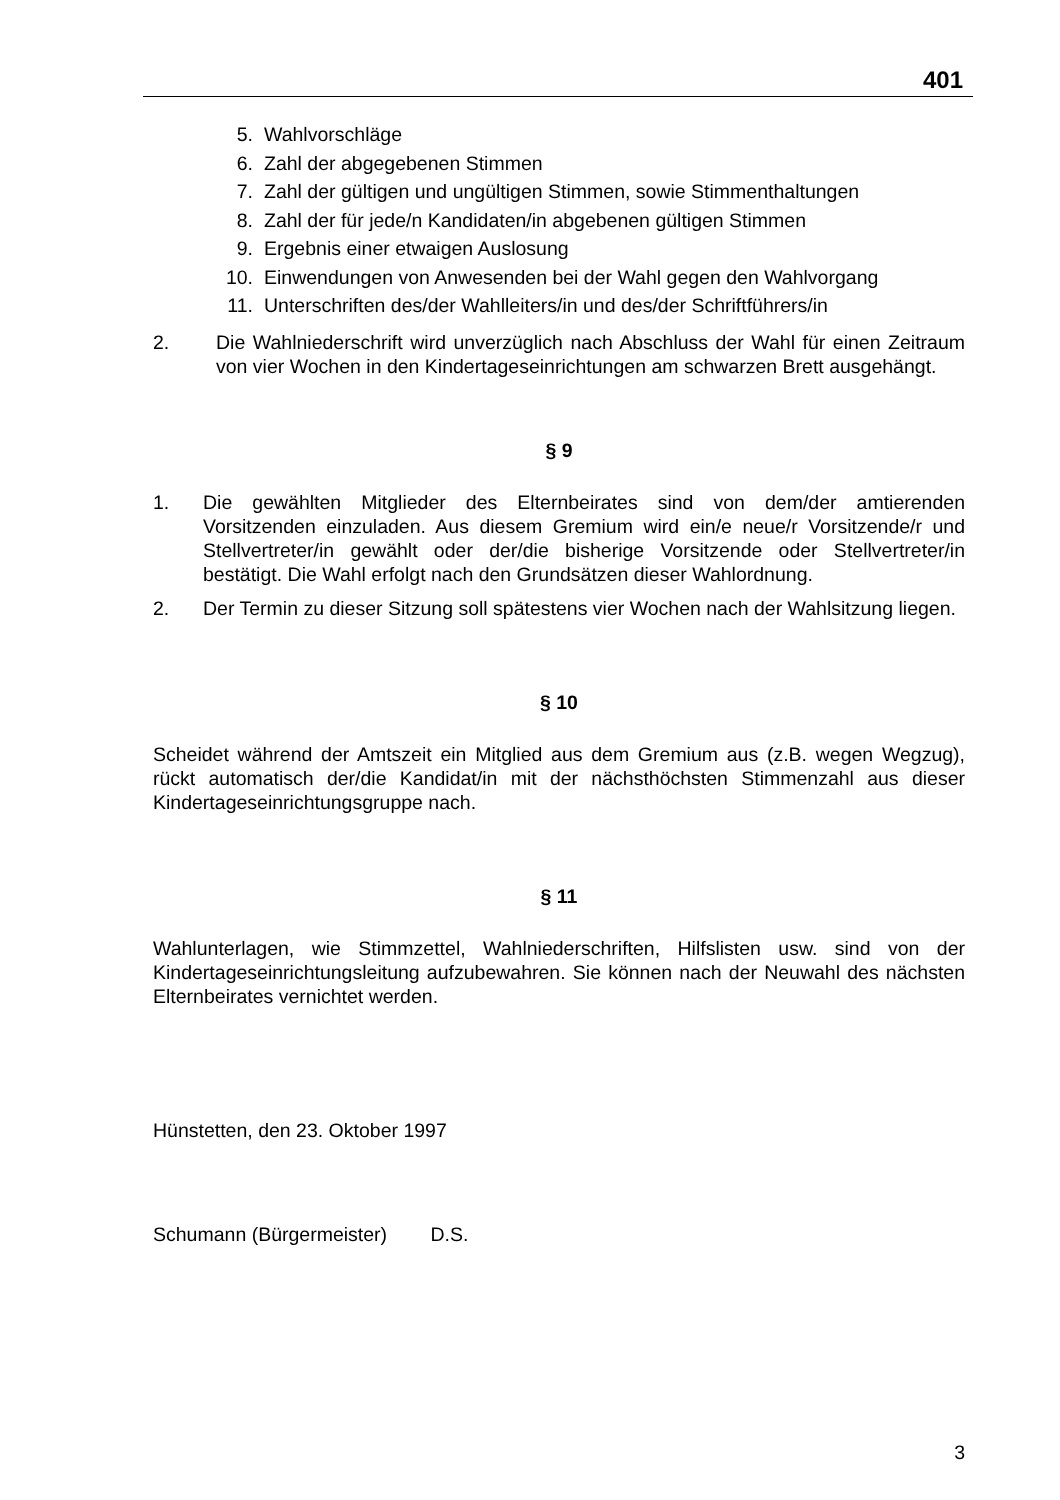401
5. Wahlvorschläge
6. Zahl der abgegebenen Stimmen
7. Zahl der gültigen und ungültigen Stimmen, sowie Stimmenthaltungen
8. Zahl der für jede/n Kandidaten/in abgebenen gültigen Stimmen
9. Ergebnis einer etwaigen Auslosung
10. Einwendungen von Anwesenden bei der Wahl gegen den Wahlvorgang
11. Unterschriften des/der Wahlleiters/in und des/der Schriftführers/in
2. Die Wahlniederschrift wird unverzüglich nach Abschluss der Wahl für einen Zeitraum von vier Wochen in den Kindertageseinrichtungen am schwarzen Brett ausgehängt.
§ 9
1. Die gewählten Mitglieder des Elternbeirates sind von dem/der amtierenden Vorsitzenden einzuladen. Aus diesem Gremium wird ein/e neue/r Vorsitzende/r und Stellvertreter/in gewählt oder der/die bisherige Vorsitzende oder Stellvertreter/in bestätigt. Die Wahl erfolgt nach den Grundsätzen dieser Wahlordnung.
2. Der Termin zu dieser Sitzung soll spätestens vier Wochen nach der Wahlsitzung liegen.
§ 10
Scheidet während der Amtszeit ein Mitglied aus dem Gremium aus (z.B. wegen Wegzug), rückt automatisch der/die Kandidat/in mit der nächsthöchsten Stimmenzahl aus dieser Kindertageseinrichtungsgruppe nach.
§ 11
Wahlunterlagen, wie Stimmzettel, Wahlniederschriften, Hilfslisten usw. sind von der Kindertageseinrichtungsleitung aufzubewahren. Sie können nach der Neuwahl des nächsten Elternbeirates vernichtet werden.
Hünstetten, den 23. Oktober 1997
Schumann (Bürgermeister) D.S.
3